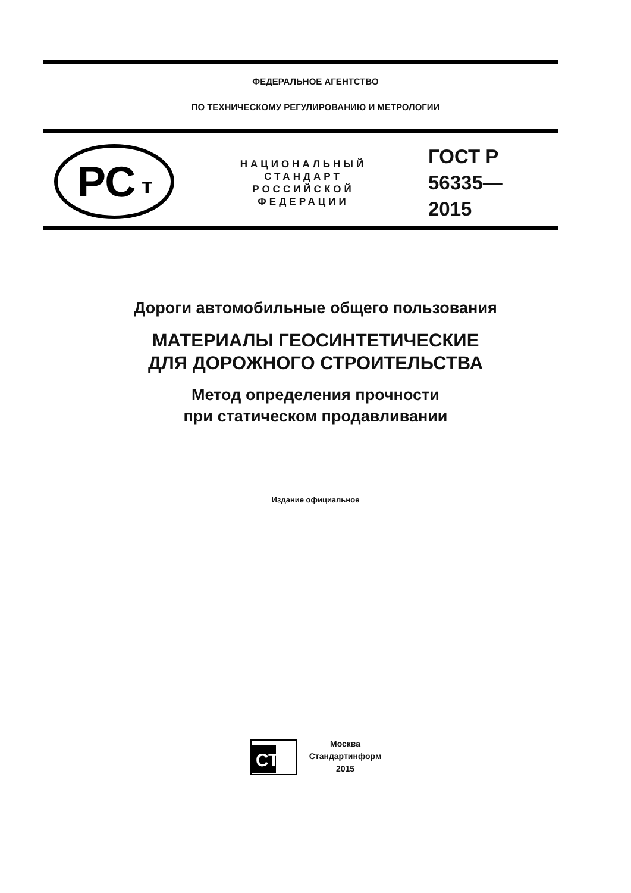ФЕДЕРАЛЬНОЕ АГЕНТСТВО
ПО ТЕХНИЧЕСКОМУ РЕГУЛИРОВАНИЮ И МЕТРОЛОГИИ
РС
т
НАЦИОНАЛЬНЫЙ
СТАНДАРТ
РОССИЙСКОЙ
ФЕДЕРАЦИИ
ГОСТ Р
56335—
2015
Дороги автомобильные общего пользования
МАТЕРИАЛЫ ГЕОСИНТЕТИЧЕСКИЕ
ДЛЯ ДОРОЖНОГО СТРОИТЕЛЬСТВА
Метод определения прочности
при статическом продавливании
Издание официальное
СТИ
Москва
Стандартинформ
2015